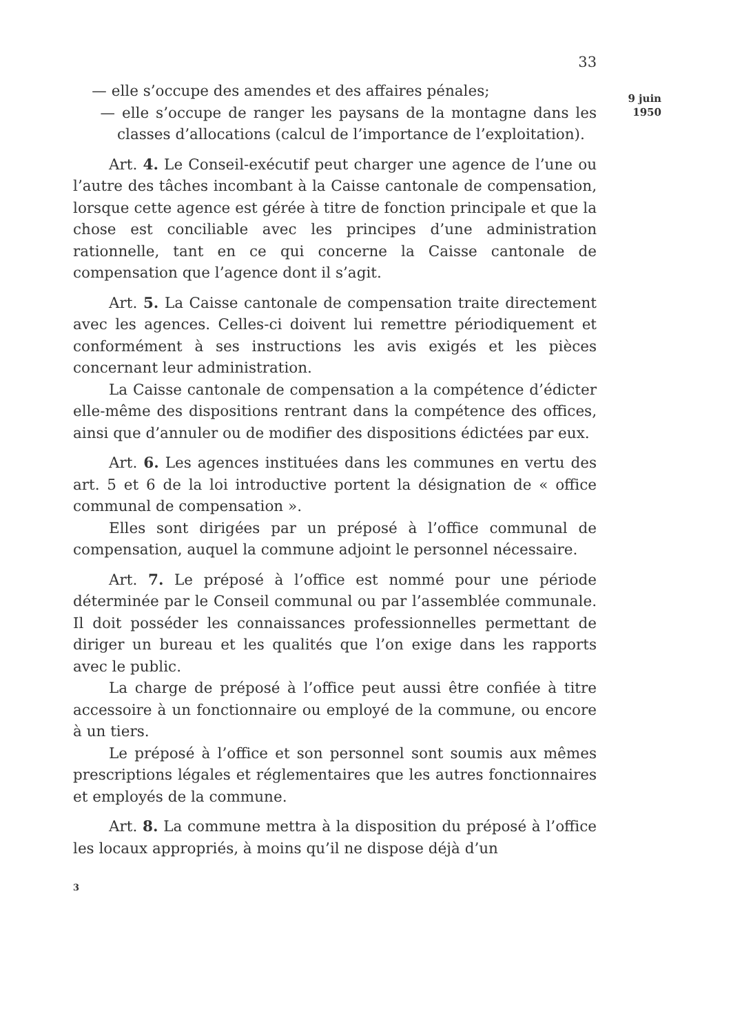33
— elle s’occupe des amendes et des affaires pénales;
— elle s’occupe de ranger les paysans de la montagne dans les classes d’allocations (calcul de l’importance de l’exploitation).
Art. 4. Le Conseil-exécutif peut charger une agence de l’une ou l’autre des tâches incombant à la Caisse cantonale de compensation, lorsque cette agence est gérée à titre de fonction principale et que la chose est conciliable avec les principes d’une administration rationnelle, tant en ce qui concerne la Caisse cantonale de compensation que l’agence dont il s’agit.
Art. 5. La Caisse cantonale de compensation traite directement avec les agences. Celles-ci doivent lui remettre périodiquement et conformément à ses instructions les avis exigés et les pièces concernant leur administration.
La Caisse cantonale de compensation a la compétence d’édicter elle-même des dispositions rentrant dans la compétence des offices, ainsi que d’annuler ou de modifier des dispositions édictées par eux.
Art. 6. Les agences instituées dans les communes en vertu des art. 5 et 6 de la loi introductive portent la désignation de « office communal de compensation ».
Elles sont dirigées par un préposé à l’office communal de compensation, auquel la commune adjoint le personnel nécessaire.
Art. 7. Le préposé à l’office est nommé pour une période déterminée par le Conseil communal ou par l’assemblée communale. Il doit posséder les connaissances professionnelles permettant de diriger un bureau et les qualités que l’on exige dans les rapports avec le public.
La charge de préposé à l’office peut aussi être confiée à titre accessoire à un fonctionnaire ou employé de la commune, ou encore à un tiers.
Le préposé à l’office et son personnel sont soumis aux mêmes prescriptions légales et réglementaires que les autres fonctionnaires et employés de la commune.
Art. 8. La commune mettra à la disposition du préposé à l’office les locaux appropriés, à moins qu’il ne dispose déjà d’un
3
9 juin
1950